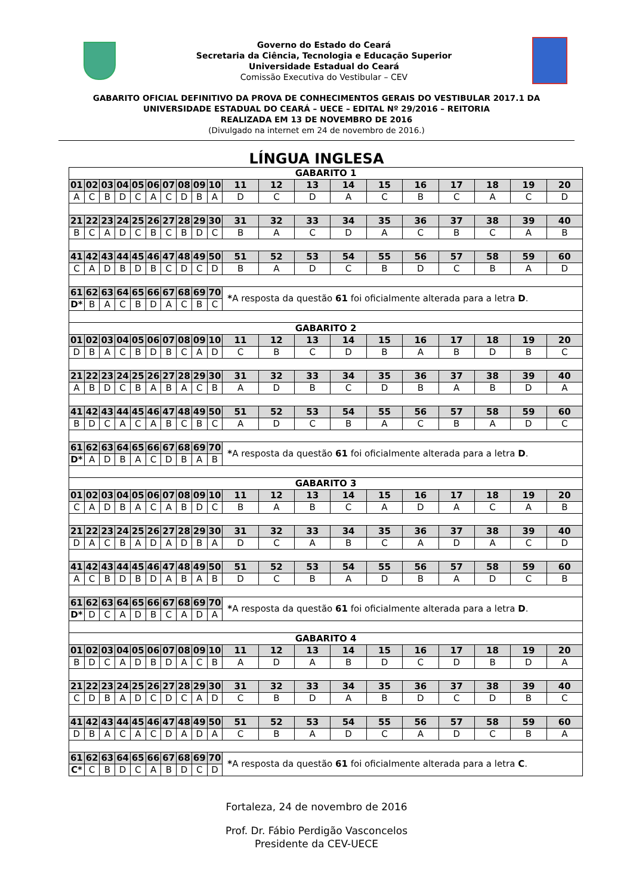Governo do Estado do Ceará
Secretaria da Ciência, Tecnologia e Educação Superior
Universidade Estadual do Ceará
Comissão Executiva do Vestibular – CEV
GABARITO OFICIAL DEFINITIVO DA PROVA DE CONHECIMENTOS GERAIS DO VESTIBULAR 2017.1 DA
UNIVERSIDADE ESTADUAL DO CEARÁ – UECE – EDITAL Nº 29/2016 – REITORIA
REALIZADA EM 13 DE NOVEMBRO DE 2016
(Divulgado na internet em 24 de novembro de 2016.)
LÍNGUA INGLESA
| GABARITO 1 | | | | | | | | | | | | | | | | | | | |
| 01 | 02 | 03 | 04 | 05 | 06 | 07 | 08 | 09 | 10 | 11 | 12 | 13 | 14 | 15 | 16 | 17 | 18 | 19 | 20 |
| A | C | B | D | C | A | C | D | B | A | D | C | D | A | C | B | C | A | C | D |
| 21 | 22 | 23 | 24 | 25 | 26 | 27 | 28 | 29 | 30 | 31 | 32 | 33 | 34 | 35 | 36 | 37 | 38 | 39 | 40 |
| B | C | A | D | C | B | C | B | D | C | B | A | C | D | A | C | B | C | A | B |
| 41 | 42 | 43 | 44 | 45 | 46 | 47 | 48 | 49 | 50 | 51 | 52 | 53 | 54 | 55 | 56 | 57 | 58 | 59 | 60 |
| C | A | D | B | D | B | C | D | C | D | B | A | D | C | B | D | C | B | A | D |
| 61 | 62 | 63 | 64 | 65 | 66 | 67 | 68 | 69 | 70 | * A resposta da questão 61 foi oficialmente alterada para a letra D . | | | | | | | | | |
| D* | B | A | C | B | D | A | C | B | C | | | | | | | | | | |
| GABARITO 2 | | | | | | | | | | | | | | | | | | | |
| 01 | 02 | 03 | 04 | 05 | 06 | 07 | 08 | 09 | 10 | 11 | 12 | 13 | 14 | 15 | 16 | 17 | 18 | 19 | 20 |
| D | B | A | C | B | D | B | C | A | D | C | B | C | D | B | A | B | D | B | C |
| 21 | 22 | 23 | 24 | 25 | 26 | 27 | 28 | 29 | 30 | 31 | 32 | 33 | 34 | 35 | 36 | 37 | 38 | 39 | 40 |
| A | B | D | C | B | A | B | A | C | B | A | D | B | C | D | B | A | B | D | A |
| 41 | 42 | 43 | 44 | 45 | 46 | 47 | 48 | 49 | 50 | 51 | 52 | 53 | 54 | 55 | 56 | 57 | 58 | 59 | 60 |
| B | D | C | A | C | A | B | C | B | C | A | D | C | B | A | C | B | A | D | C |
| 61 | 62 | 63 | 64 | 65 | 66 | 67 | 68 | 69 | 70 | * A resposta da questão 61 foi oficialmente alterada para a letra D . | | | | | | | | | |
| D* | A | D | B | A | C | D | B | A | B | | | | | | | | | | |
| GABARITO 3 | | | | | | | | | | | | | | | | | | | |
| 01 | 02 | 03 | 04 | 05 | 06 | 07 | 08 | 09 | 10 | 11 | 12 | 13 | 14 | 15 | 16 | 17 | 18 | 19 | 20 |
| C | A | D | B | A | C | A | B | D | C | B | A | B | C | A | D | A | C | A | B |
| 21 | 22 | 23 | 24 | 25 | 26 | 27 | 28 | 29 | 30 | 31 | 32 | 33 | 34 | 35 | 36 | 37 | 38 | 39 | 40 |
| D | A | C | B | A | D | A | D | B | A | D | C | A | B | C | A | D | A | C | D |
| 41 | 42 | 43 | 44 | 45 | 46 | 47 | 48 | 49 | 50 | 51 | 52 | 53 | 54 | 55 | 56 | 57 | 58 | 59 | 60 |
| A | C | B | D | B | D | A | B | A | B | D | C | B | A | D | B | A | D | C | B |
| 61 | 62 | 63 | 64 | 65 | 66 | 67 | 68 | 69 | 70 | * A resposta da questão 61 foi oficialmente alterada para a letra D . | | | | | | | | | |
| D* | D | C | A | D | B | C | A | D | A | | | | | | | | | | |
| GABARITO 4 | | | | | | | | | | | | | | | | | | | |
| 01 | 02 | 03 | 04 | 05 | 06 | 07 | 08 | 09 | 10 | 11 | 12 | 13 | 14 | 15 | 16 | 17 | 18 | 19 | 20 |
| B | D | C | A | D | B | D | A | C | B | A | D | A | B | D | C | D | B | D | A |
| 21 | 22 | 23 | 24 | 25 | 26 | 27 | 28 | 29 | 30 | 31 | 32 | 33 | 34 | 35 | 36 | 37 | 38 | 39 | 40 |
| C | D | B | A | D | C | D | C | A | D | C | B | D | A | B | D | C | D | B | C |
| 41 | 42 | 43 | 44 | 45 | 46 | 47 | 48 | 49 | 50 | 51 | 52 | 53 | 54 | 55 | 56 | 57 | 58 | 59 | 60 |
| D | B | A | C | A | C | D | A | D | A | C | B | A | D | C | A | D | C | B | A |
| 61 | 62 | 63 | 64 | 65 | 66 | 67 | 68 | 69 | 70 | * A resposta da questão 61 foi oficialmente alterada para a letra C . | | | | | | | | | |
| C* | C | B | D | C | A | B | D | C | D | | | | | | | | | | |
Fortaleza, 24 de novembro de 2016
Prof. Dr. Fábio Perdigão Vasconcelos
Presidente da CEV-UECE